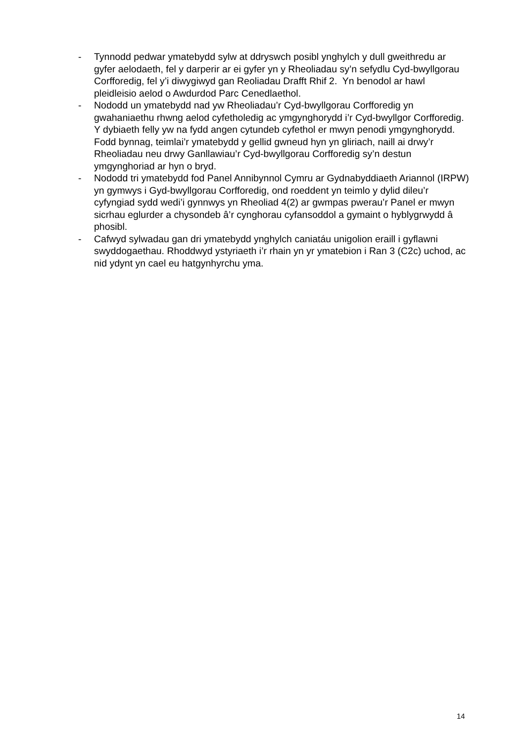- Tynnodd pedwar ymatebydd sylw at ddryswch posibl ynghylch y dull gweithredu ar gyfer aelodaeth, fel y darperir ar ei gyfer yn y Rheoliadau sy’n sefydlu Cyd-bwyllgorau Corfforedig, fel y’i diwygiwyd gan Reoliadau Drafft Rhif 2. Yn benodol ar hawl pleidleisio aelod o Awdurdod Parc Cenedlaethol.
- Nododd un ymatebydd nad yw Rheoliadau’r Cyd-bwyllgorau Corfforedig yn gwahaniaethu rhwng aelod cyfetholedig ac ymgynghorydd i’r Cyd-bwyllgor Corfforedig. Y dybiaeth felly yw na fydd angen cytundeb cyfethol er mwyn penodi ymgynghorydd. Fodd bynnag, teimlai’r ymatebydd y gellid gwneud hyn yn gliriach, naill ai drwy’r Rheoliadau neu drwy Ganllawiau’r Cyd-bwyllgorau Corfforedig sy’n destun ymgynghoriad ar hyn o bryd.
- Nododd tri ymatebydd fod Panel Annibynnol Cymru ar Gydnabyddiaeth Ariannol (IRPW) yn gymwys i Gyd-bwyllgorau Corfforedig, ond roeddent yn teimlo y dylid dileu’r cyfyngiad sydd wedi’i gynnwys yn Rheoliad 4(2) ar gwmpas pwerau’r Panel er mwyn sicrhau eglurder a chysondeb â’r cynghorau cyfansoddol a gymaint o hyblygrwydd â phosibl.
- Cafwyd sylwadau gan dri ymatebydd ynghylch caniatáu unigolion eraill i gyflawni swyddogaethau. Rhoddwyd ystyriaeth i’r rhain yn yr ymatebion i Ran 3 (C2c) uchod, ac nid ydynt yn cael eu hatgynhyrchu yma.
14